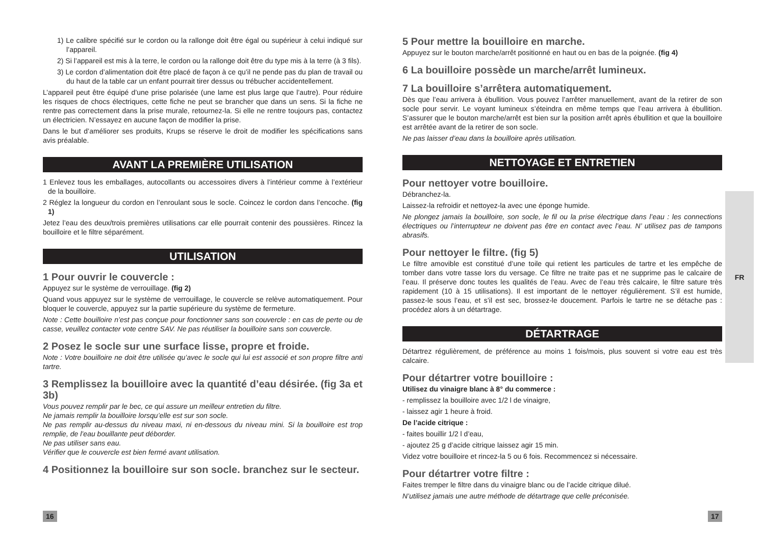1) Le calibre spécifié sur le cordon ou la rallonge doit être égal ou supérieur à celui indiqué sur l’appareil.
2) Si l’appareil est mis à la terre, le cordon ou la rallonge doit être du type mis à la terre (à 3 fils).
3) Le cordon d’alimentation doit être placé de façon à ce qu’il ne pende pas du plan de travail ou du haut de la table car un enfant pourrait tirer dessus ou trébucher accidentellement.
L’appareil peut être équipé d’une prise polarisée (une lame est plus large que l’autre). Pour réduire les risques de chocs électriques, cette fiche ne peut se brancher que dans un sens. Si la fiche ne rentre pas correctement dans la prise murale, retournez-la. Si elle ne rentre toujours pas, contactez un électricien. N’essayez en aucune façon de modifier la prise.
Dans le but d’améliorer ses produits, Krups se réserve le droit de modifier les spécifications sans avis préalable.
AVANT LA PREMIÈRE UTILISATION
1 Enlevez tous les emballages, autocollants ou accessoires divers à l’intérieur comme à l’extérieur de la bouilloire.
2 Réglez la longueur du cordon en l’enroulant sous le socle. Coincez le cordon dans l’encoche. (fig 1)
Jetez l’eau des deux/trois premières utilisations car elle pourrait contenir des poussières. Rincez la bouilloire et le filtre séparément.
UTILISATION
1 Pour ouvrir le couvercle :
Appuyez sur le système de verrouillage. (fig 2)
Quand vous appuyez sur le système de verrouillage, le couvercle se relève automatiquement. Pour bloquer le couvercle, appuyez sur la partie supérieure du système de fermeture.
Note : Cette bouilloire n’est pas conçue pour fonctionner sans son couvercle : en cas de perte ou de casse, veuillez contacter vote centre SAV. Ne pas réutiliser la bouilloire sans son couvercle.
2 Posez le socle sur une surface lisse, propre et froide.
Note : Votre bouilloire ne doit être utilisée qu’avec le socle qui lui est associé et son propre filtre anti tartre.
3 Remplissez la bouilloire avec la quantité d’eau désirée. (fig 3a et 3b)
Vous pouvez remplir par le bec, ce qui assure un meilleur entretien du filtre.
Ne jamais remplir la bouilloire lorsqu’elle est sur son socle.
Ne pas remplir au-dessus du niveau maxi, ni en-dessous du niveau mini. Si la bouilloire est trop remplie, de l’eau bouillante peut déborder.
Ne pas utiliser sans eau.
Vérifier que le couvercle est bien fermé avant utilisation.
4 Positionnez la bouilloire sur son socle. branchez sur le secteur.
5 Pour mettre la bouilloire en marche.
Appuyez sur le bouton marche/arrêt positionné en haut ou en bas de la poignée. (fig 4)
6 La bouilloire possède un marche/arrêt lumineux.
7 La bouilloire s’arrêtera automatiquement.
Dès que l’eau arrivera à ébullition. Vous pouvez l’arrêter manuellement, avant de la retirer de son socle pour servir. Le voyant lumineux s’éteindra en même temps que l’eau arrivera à ébullition. S’assurer que le bouton marche/arrêt est bien sur la position arrêt après ébullition et que la bouilloire est arrêtée avant de la retirer de son socle.
Ne pas laisser d’eau dans la bouilloire après utilisation.
NETTOYAGE ET ENTRETIEN
Pour nettoyer votre bouilloire.
Débranchez-la.
Laissez-la refroidir et nettoyez-la avec une éponge humide.
Ne plongez jamais la bouilloire, son socle, le fil ou la prise électrique dans l’eau : les connections électriques ou l’interrupteur ne doivent pas être en contact avec l’eau. N’ utilisez pas de tampons abrasifs.
Pour nettoyer le filtre. (fig 5)
Le filtre amovible est constitué d’une toile qui retient les particules de tartre et les empêche de tomber dans votre tasse lors du versage. Ce filtre ne traite pas et ne supprime pas le calcaire de l’eau. Il préserve donc toutes les qualités de l’eau. Avec de l’eau très calcaire, le filtre sature très rapidement (10 à 15 utilisations). Il est important de le nettoyer régulièrement. S’il est humide, passez-le sous l’eau, et s’il est sec, brossez-le doucement. Parfois le tartre ne se détache pas : procédez alors à un détartrage.
DÉTARTRAGE
Détartrez régulièrement, de préférence au moins 1 fois/mois, plus souvent si votre eau est très calcaire.
Pour détartrer votre bouilloire :
Utilisez du vinaigre blanc à 8° du commerce :
- remplissez la bouilloire avec 1/2 l de vinaigre,
- laissez agir 1 heure à froid.
De l’acide citrique :
- faites bouillir 1/2 l d’eau,
- ajoutez 25 g d’acide citrique laissez agir 15 min.
Videz votre bouilloire et rincez-la 5 ou 6 fois. Recommencez si nécessaire.
Pour détartrer votre filtre :
Faites tremper le filtre dans du vinaigre blanc ou de l’acide citrique dilué.
N’utilisez jamais une autre méthode de détartrage que celle préconisée.
FR
16 17